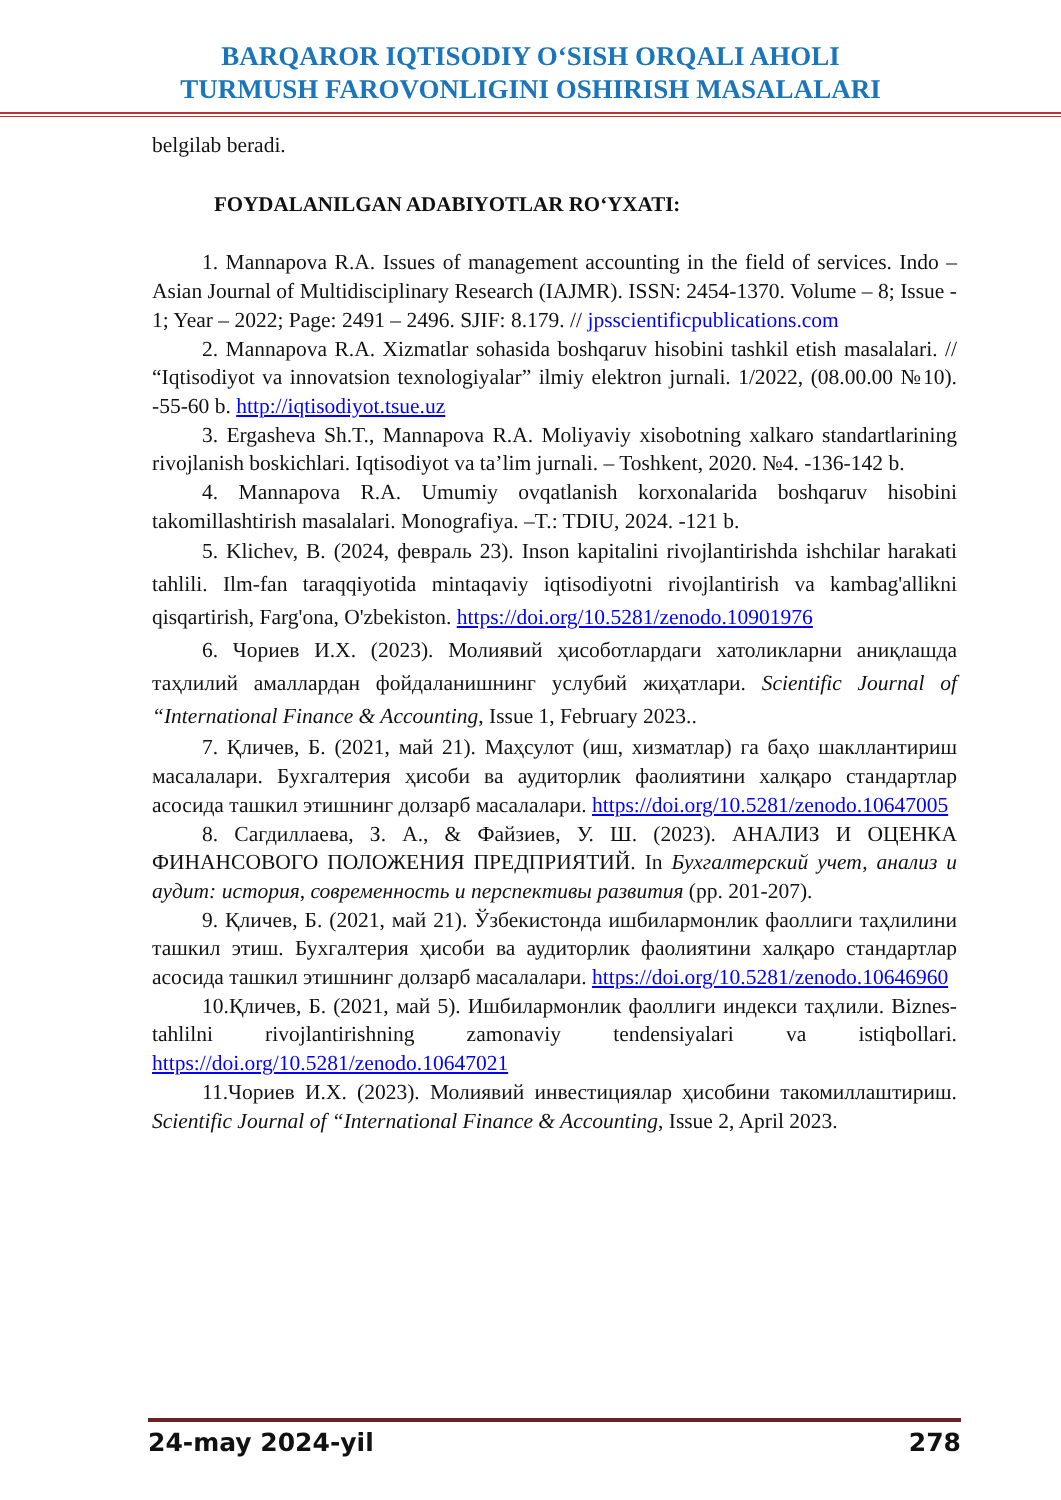BARQAROR IQTISODIY O‘SISH ORQALI AHOLI
TURMUSH FAROVONLIGINI OSHIRISH MASALALARI
belgilab beradi.
FOYDALANILGAN ADABIYOTLAR RO‘YXATI:
1. Mannapova R.A. Issues of management accounting in the field of services. Indo – Asian Journal of Multidisciplinary Research (IAJMR). ISSN: 2454-1370. Volume – 8; Issue - 1; Year – 2022; Page: 2491 – 2496. SJIF: 8.179. // jpsscientificpublications.com
2. Mannapova R.A. Xizmatlar sohasida boshqaruv hisobini tashkil etish masalalari. // “Iqtisodiyot va innovatsion texnologiyalar” ilmiy elektron jurnali. 1/2022, (08.00.00 №10). -55-60 b. http://iqtisodiyot.tsue.uz
3. Ergasheva Sh.T., Mannapova R.A. Moliyaviy xisobotning xalkaro standartlarining rivojlanish boskichlari. Iqtisodiyot va ta’lim jurnali. – Toshkent, 2020. №4. -136-142 b.
4. Mannapova R.A. Umumiy ovqatlanish korxonalarida boshqaruv hisobini takomillashtirish masalalari. Monografiya. –T.: TDIU, 2024. -121 b.
5. Klichev, B. (2024, февраль 23). Inson kapitalini rivojlantirishda ishchilar harakati tahlili. Ilm-fan taraqqiyotida mintaqaviy iqtisodiyotni rivojlantirish va kambag'allikni qisqartirish, Farg'ona, O'zbekiston. https://doi.org/10.5281/zenodo.10901976
6. Чориев И.Х. (2023). Молиявий ҳисоботлардаги хатоликларни аниқлашда таҳлилий амаллардан фойдаланишнинг услубий жиҳатлари. Scientific Journal of “International Finance & Accounting, Issue 1, February 2023..
7. Қличев, Б. (2021, май 21). Маҳсулот (иш, хизматлар) га баҳо шакллантириш масалалари. Бухгалтерия ҳисоби ва аудиторлик фаолиятини халқаро стандартлар асосида ташкил этишнинг долзарб масалалари. https://doi.org/10.5281/zenodo.10647005
8. Сагдиллаева, З. А., & Файзиев, У. Ш. (2023). АНАЛИЗ И ОЦЕНКА ФИНАНСОВОГО ПОЛОЖЕНИЯ ПРЕДПРИЯТИЙ. In Бухгалтерский учет, анализ и аудит: история, современность и перспективы развития (pp. 201-207).
9. Қличев, Б. (2021, май 21). Ўзбекистонда ишбилармонлик фаоллиги таҳлилини ташкил этиш. Бухгалтерия ҳисоби ва аудиторлик фаолиятини халқаро стандартлар асосида ташкил этишнинг долзарб масалалари. https://doi.org/10.5281/zenodo.10646960
10.Қличев, Б. (2021, май 5). Ишбилармонлик фаоллиги индекси таҳлили. Biznes-tahlilni rivojlantirishning zamonaviy tendensiyalari va istiqbollari. https://doi.org/10.5281/zenodo.10647021
11.Чориев И.Х. (2023). Молиявий инвестициялар ҳисобини такомиллаштириш. Scientific Journal of “International Finance & Accounting, Issue 2, April 2023.
24-may 2024-yil 278